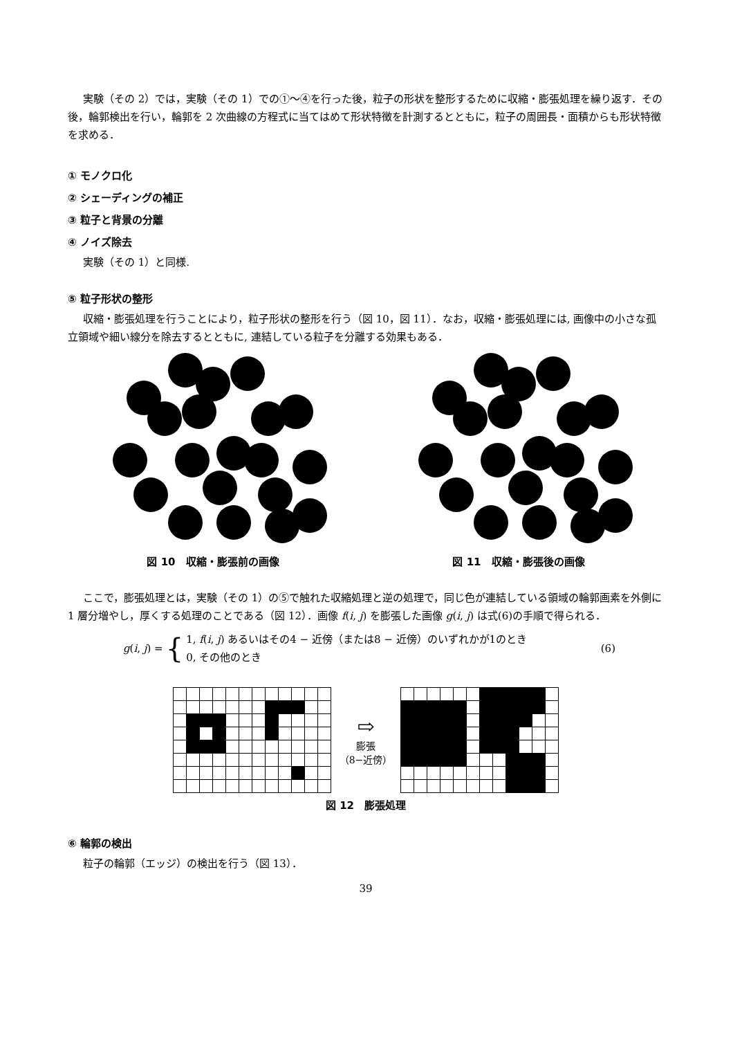実験（その 2）では，実験（その 1）での①～④を行った後，粒子の形状を整形するために収縮・膨張処理を繰り返す．その後，輪郭検出を行い，輪郭を 2 次曲線の方程式に当てはめて形状特徴を計測するとともに，粒子の周囲長・面積からも形状特徴を求める．
① モノクロ化
② シェーディングの補正
③ 粒子と背景の分離
④ ノイズ除去
実験（その 1）と同様.
⑤ 粒子形状の整形
収縮・膨張処理を行うことにより，粒子形状の整形を行う（図 10，図 11）．なお，収縮・膨張処理には, 画像中の小さな孤立領域や細い線分を除去するとともに, 連結している粒子を分離する効果もある．
図 10　収縮・膨張前の画像 図 11　収縮・膨張後の画像
ここで，膨張処理とは，実験（その 1）の⑤で触れた収縮処理と逆の処理で，同じ色が連結している領域の輪郭画素を外側に 1 層分増やし，厚くする処理のことである（図 12）．画像 f(i, j) を膨張した画像 g(i, j) は式(6)の手順で得られる．
g(i, j) =
{
1, f(i, j) あるいはその4 − 近傍（または8 − 近傍）のいずれかが1のとき
0, その他のとき
(6)
⇨
膨張
（8−近傍）
図 12　膨張処理
⑥ 輪郭の検出
粒子の輪郭（エッジ）の検出を行う（図 13）．
39